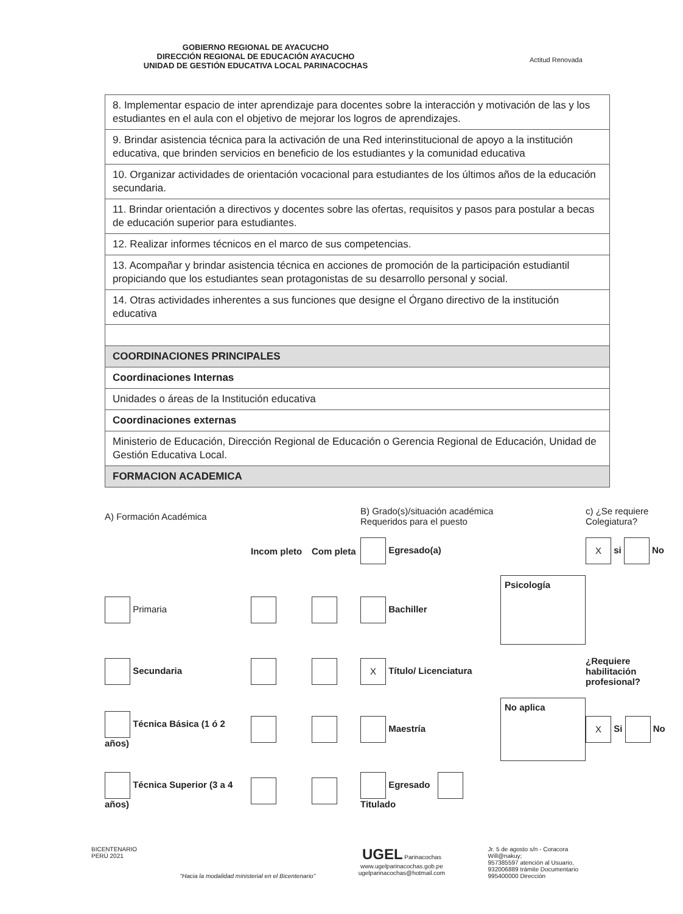GOBIERNO REGIONAL DE AYACUCHO
DIRECCIÓN REGIONAL DE EDUCACIÓN AYACUCHO
UNIDAD DE GESTIÓN EDUCATIVA LOCAL PARINACOCHAS
Actitud Renovada
| 8. Implementar espacio de inter aprendizaje para docentes sobre la interacción y motivación de las y los estudiantes en el aula con el objetivo de mejorar los logros de aprendizajes. |
| 9. Brindar asistencia técnica para la activación de una Red interinstitucional de apoyo a la institución educativa, que brinden servicios en beneficio de los estudiantes y la comunidad educativa |
| 10. Organizar actividades de orientación vocacional para estudiantes de los últimos años de la educación secundaria. |
| 11. Brindar orientación a directivos y docentes sobre las ofertas, requisitos y pasos para postular a becas de educación superior para estudiantes. |
| 12. Realizar informes técnicos en el marco de sus competencias. |
| 13. Acompañar y brindar asistencia técnica en acciones de promoción de la participación estudiantil propiciando que los estudiantes sean protagonistas de su desarrollo personal y social. |
| 14. Otras actividades inherentes a sus funciones que designe el Órgano directivo de la institución educativa |
| COORDINACIONES PRINCIPALES |
| Coordinaciones Internas |
| Unidades o áreas de la Institución educativa |
| Coordinaciones externas |
| Ministerio de Educación, Dirección Regional de Educación o Gerencia Regional de Educación, Unidad de Gestión Educativa Local. |
| FORMACION ACADEMICA |
A) Formación Académica
B) Grado(s)/situación académica Requeridos para el puesto
c) ¿Se requiere Colegiatura?
Incom pleto
Com pleta
Egresado(a)
X si No
Primaria
Bachiller
Psicología
Secundaria
X Título/ Licenciatura
¿Requiere habilitación profesional?
Técnica Básica (1 ó 2 años)
Maestría
No aplica
X Si No
Técnica Superior (3 a 4 años)
Egresado Titulado
BICENTENARIO
PERÚ 2021
"Hacia la modalidad ministerial en el Bicentenario"
UGEL Parinacochas
www.ugelparinacochas.gob.pe
ugelparinacochas@hotmail.com
Jr. 5 de agosto s/n - Coracora
Will@nakuy;
957385597 atención al Usuario,
932006889 trámite Documentario
995400000 Dirección